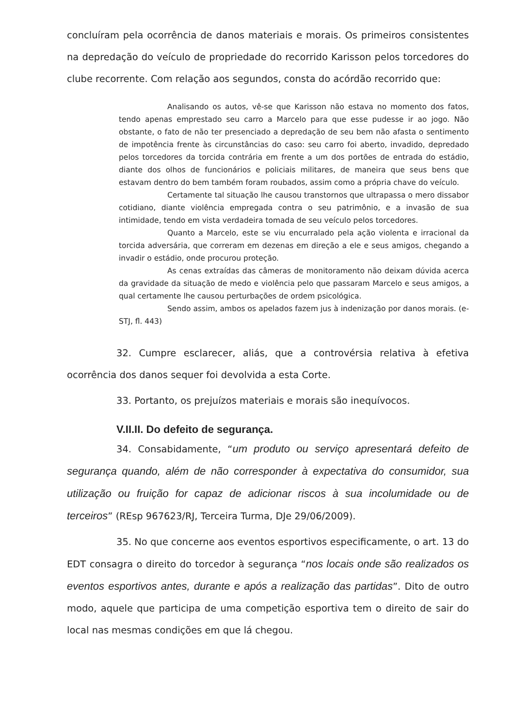concluíram pela ocorrência de danos materiais e morais. Os primeiros consistentes na depredação do veículo de propriedade do recorrido Karisson pelos torcedores do clube recorrente. Com relação aos segundos, consta do acórdão recorrido que:
Analisando os autos, vê-se que Karisson não estava no momento dos fatos, tendo apenas emprestado seu carro a Marcelo para que esse pudesse ir ao jogo. Não obstante, o fato de não ter presenciado a depredação de seu bem não afasta o sentimento de impotência frente às circunstâncias do caso: seu carro foi aberto, invadido, depredado pelos torcedores da torcida contrária em frente a um dos portões de entrada do estádio, diante dos olhos de funcionários e policiais militares, de maneira que seus bens que estavam dentro do bem também foram roubados, assim como a própria chave do veículo.
Certamente tal situação lhe causou transtornos que ultrapassa o mero dissabor cotidiano, diante violência empregada contra o seu patrimônio, e a invasão de sua intimidade, tendo em vista verdadeira tomada de seu veículo pelos torcedores.
Quanto a Marcelo, este se viu encurralado pela ação violenta e irracional da torcida adversária, que correram em dezenas em direção a ele e seus amigos, chegando a invadir o estádio, onde procurou proteção.
As cenas extraídas das câmeras de monitoramento não deixam dúvida acerca da gravidade da situação de medo e violência pelo que passaram Marcelo e seus amigos, a qual certamente lhe causou perturbações de ordem psicológica.
Sendo assim, ambos os apelados fazem jus à indenização por danos morais. (e-STJ, fl. 443)
32. Cumpre esclarecer, aliás, que a controvérsia relativa à efetiva ocorrência dos danos sequer foi devolvida a esta Corte.
33. Portanto, os prejuízos materiais e morais são inequívocos.
V.II.II. Do defeito de segurança.
34. Consabidamente, “um produto ou serviço apresentará defeito de segurança quando, além de não corresponder à expectativa do consumidor, sua utilização ou fruição for capaz de adicionar riscos à sua incolumidade ou de terceiros” (REsp 967623/RJ, Terceira Turma, DJe 29/06/2009).
35. No que concerne aos eventos esportivos especificamente, o art. 13 do EDT consagra o direito do torcedor à segurança “nos locais onde são realizados os eventos esportivos antes, durante e após a realização das partidas”. Dito de outro modo, aquele que participa de uma competição esportiva tem o direito de sair do local nas mesmas condições em que lá chegou.